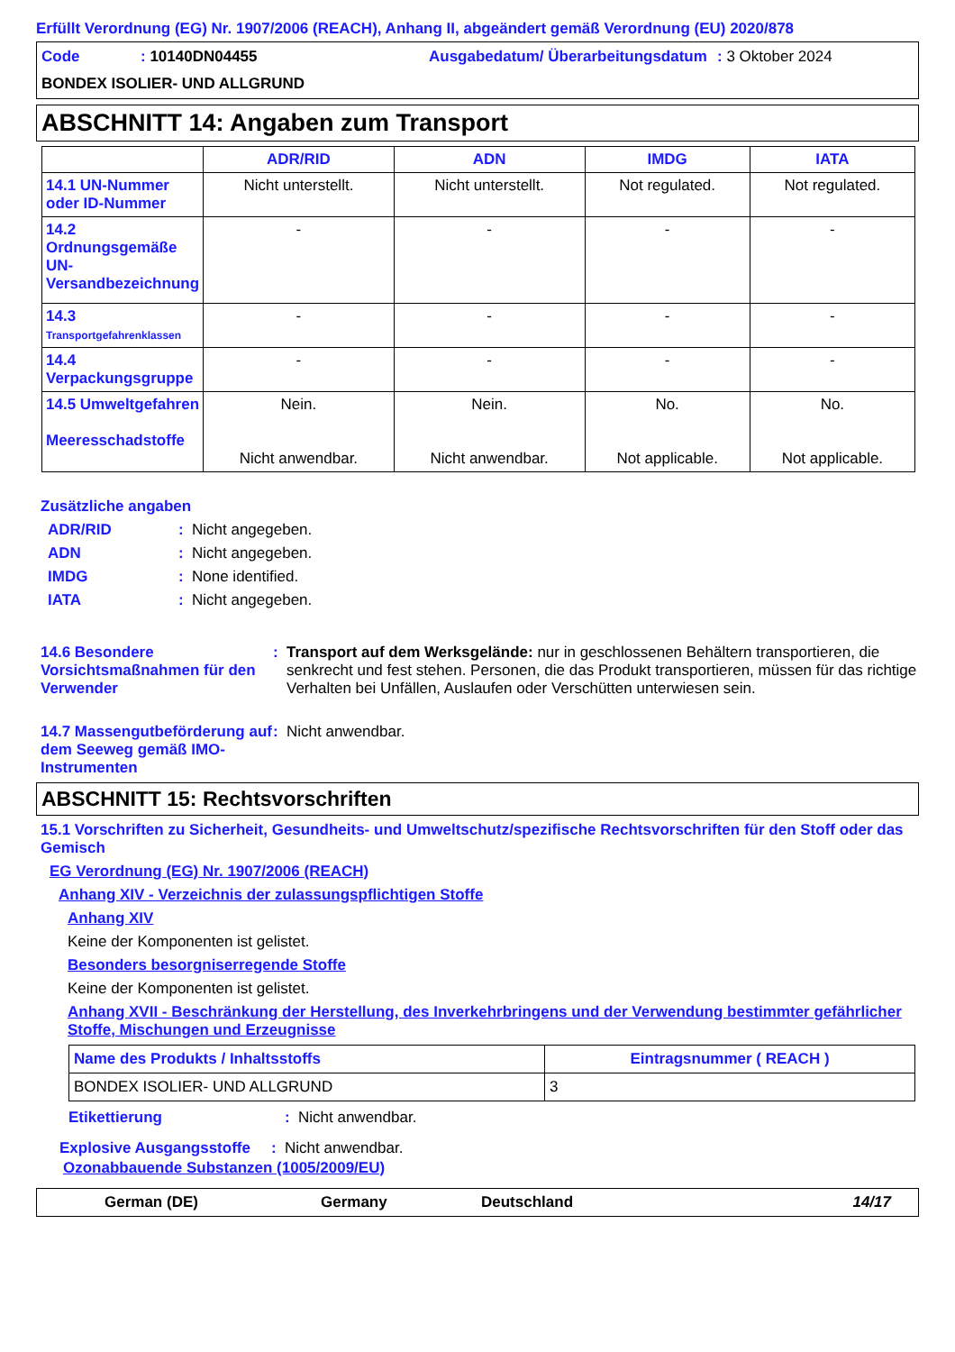Erfüllt Verordnung (EG) Nr. 1907/2006 (REACH), Anhang II, abgeändert gemäß Verordnung (EU) 2020/878
Code: 10140DN04455 Ausgabedatum/ Überarbeitungsdatum: 3 Oktober 2024 BONDEX ISOLIER- UND ALLGRUND
ABSCHNITT 14: Angaben zum Transport
| | ADR/RID | ADN | IMDG | IATA |
| --- | --- | --- | --- | --- |
| 14.1 UN-Nummer oder ID-Nummer | Nicht unterstellt. | Nicht unterstellt. | Not regulated. | Not regulated. |
| 14.2 Ordnungsgemäße UN-Versandbezeichnung | - | - | - | - |
| 14.3 Transportgefahrenklassen | - | - | - | - |
| 14.4 Verpackungsgruppe | - | - | - | - |
| 14.5 Umweltgefahren Meeresschadstoffe | Nein. Nicht anwendbar. | Nein. Nicht anwendbar. | No. Not applicable. | No. Not applicable. |
Zusätzliche angaben
ADR/RID: Nicht angegeben. ADN: Nicht angegeben. IMDG: None identified. IATA: Nicht angegeben.
14.6 Besondere Vorsichtsmaßnahmen für den Verwender: Transport auf dem Werksgelände: nur in geschlossenen Behältern transportieren, die senkrecht und fest stehen. Personen, die das Produkt transportieren, müssen für das richtige Verhalten bei Unfällen, Auslaufen oder Verschütten unterwiesen sein.
14.7 Massengutbeförderung auf dem Seeweg gemäß IMO-Instrumenten: Nicht anwendbar.
ABSCHNITT 15: Rechtsvorschriften
15.1 Vorschriften zu Sicherheit, Gesundheits- und Umweltschutz/spezifische Rechtsvorschriften für den Stoff oder das Gemisch
EG Verordnung (EG) Nr. 1907/2006 (REACH)
Anhang XIV - Verzeichnis der zulassungspflichtigen Stoffe
Anhang XIV
Keine der Komponenten ist gelistet.
Besonders besorgniserregende Stoffe
Keine der Komponenten ist gelistet.
Anhang XVII - Beschränkung der Herstellung, des Inverkehrbringens und der Verwendung bestimmter gefährlicher Stoffe, Mischungen und Erzeugnisse
| Name des Produkts / Inhaltsstoffs | Eintragsnummer ( REACH ) |
| BONDEX ISOLIER- UND ALLGRUND | 3 |
Etikettierung: Nicht anwendbar.
Explosive Ausgangsstoffe: Nicht anwendbar.
Ozonabbauende Substanzen (1005/2009/EU)
German (DE) Germany Deutschland 14/17